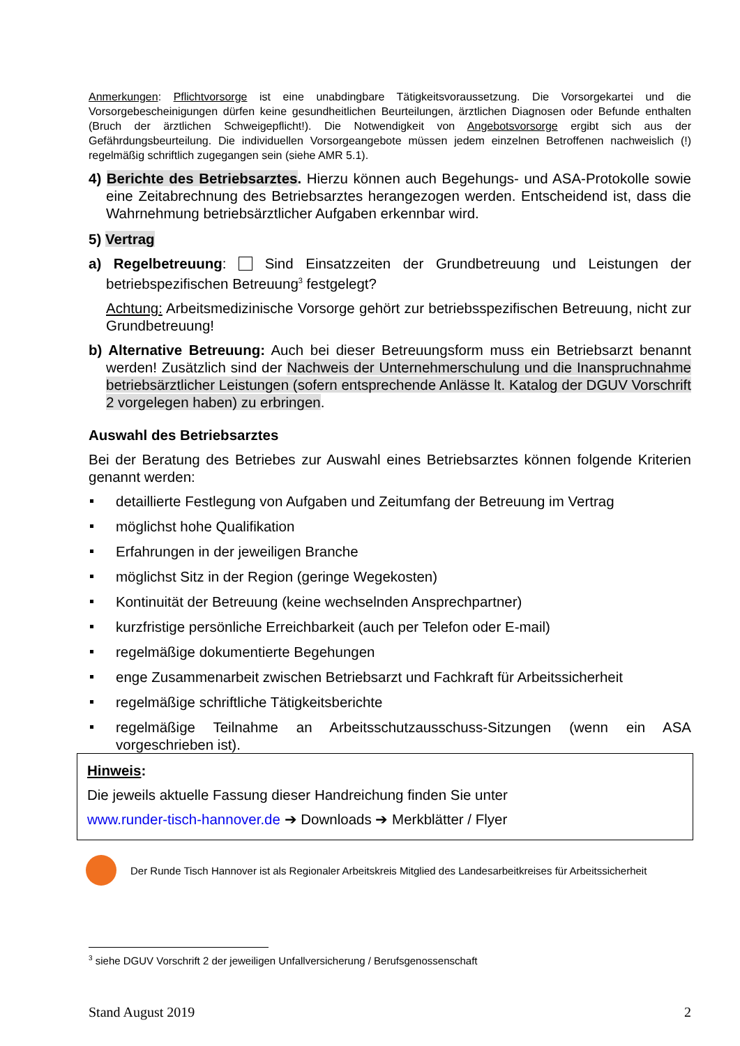Anmerkungen: Pflichtvorsorge ist eine unabdingbare Tätigkeitsvoraussetzung. Die Vorsorgekartei und die Vorsorgebescheinigungen dürfen keine gesundheitlichen Beurteilungen, ärztlichen Diagnosen oder Befunde enthalten (Bruch der ärztlichen Schweigepflicht!). Die Notwendigkeit von Angebotsvorsorge ergibt sich aus der Gefährdungsbeurteilung. Die individuellen Vorsorgeangebote müssen jedem einzelnen Betroffenen nachweislich (!) regelmäßig schriftlich zugegangen sein (siehe AMR 5.1).
4) Berichte des Betriebsarztes. Hierzu können auch Begehungs- und ASA-Protokolle sowie eine Zeitabrechnung des Betriebsarztes herangezogen werden. Entscheidend ist, dass die Wahrnehmung betriebsärztlicher Aufgaben erkennbar wird.
5) Vertrag
a) Regelbetreuung: Sind Einsatzzeiten der Grundbetreuung und Leistungen der betriebspezifischen Betreuung<sup>3</sup> festgelegt?
Achtung: Arbeitsmedizinische Vorsorge gehört zur betriebsspezifischen Betreuung, nicht zur Grundbetreuung!
b) Alternative Betreuung: Auch bei dieser Betreuungsform muss ein Betriebsarzt benannt werden! Zusätzlich sind der Nachweis der Unternehmerschulung und die Inanspruchnahme betriebsärztlicher Leistungen (sofern entsprechende Anlässe lt. Katalog der DGUV Vorschrift 2 vorgelegen haben) zu erbringen.
Auswahl des Betriebsarztes
Bei der Beratung des Betriebes zur Auswahl eines Betriebsarztes können folgende Kriterien genannt werden:
detaillierte Festlegung von Aufgaben und Zeitumfang der Betreuung im Vertrag
möglichst hohe Qualifikation
Erfahrungen in der jeweiligen Branche
möglichst Sitz in der Region (geringe Wegekosten)
Kontinuität der Betreuung (keine wechselnden Ansprechpartner)
kurzfristige persönliche Erreichbarkeit (auch per Telefon oder E-mail)
regelmäßige dokumentierte Begehungen
enge Zusammenarbeit zwischen Betriebsarzt und Fachkraft für Arbeitssicherheit
regelmäßige schriftliche Tätigkeitsberichte
regelmäßige Teilnahme an Arbeitsschutzausschuss-Sitzungen (wenn ein ASA vorgeschrieben ist).
Hinweis:
Die jeweils aktuelle Fassung dieser Handreichung finden Sie unter
www.runder-tisch-hannover.de ➔ Downloads ➔ Merkblätter / Flyer
Der Runde Tisch Hannover ist als Regionaler Arbeitskreis Mitglied des Landesarbeitkreises für Arbeitssicherheit
<sup>3</sup> siehe DGUV Vorschrift 2 der jeweiligen Unfallversicherung / Berufsgenossenschaft
Stand August 2019 2